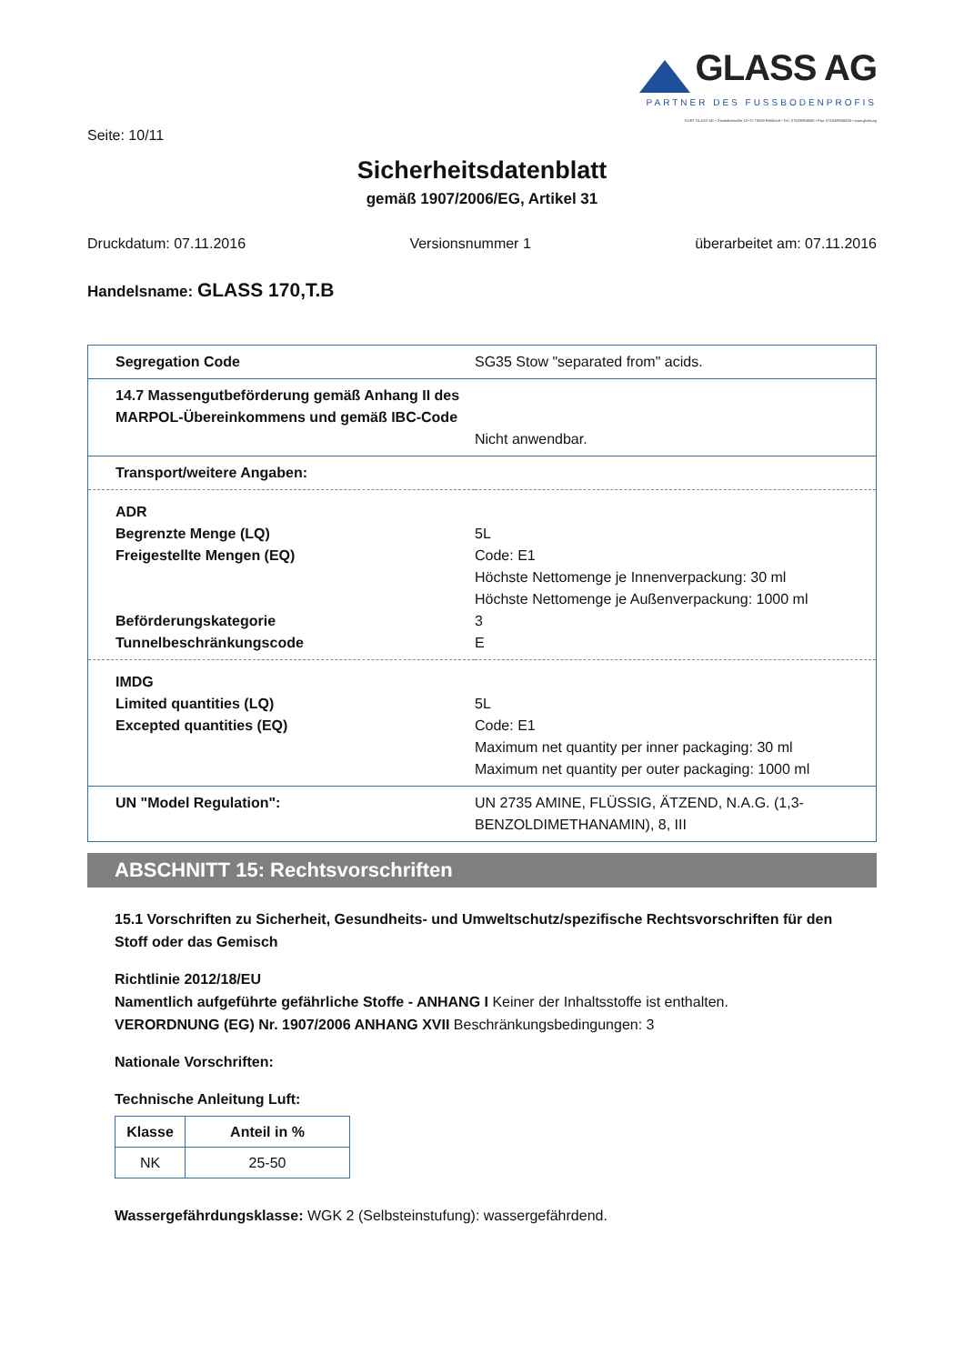GLASS AG
PARTNER DES FUSSBODENPROFIS
KURT GLASS AG • Gewerbestraße 13 • D-79258 Feldkirch • Tel.: 07633/958060 • Fax: 07633/9580626 • www.glass.ag
Seite: 10/11
Sicherheitsdatenblatt
gemäß 1907/2006/EG, Artikel 31
Druckdatum: 07.11.2016 Versionsnummer 1 überarbeitet am: 07.11.2016
Handelsname: GLASS 170,T.B
| Segregation Code | SG35 Stow "separated from" acids. |
| 14.7 Massengutbeförderung gemäß Anhang II des MARPOL-Übereinkommens und gemäß IBC-Code | Nicht anwendbar. |
| Transport/weitere Angaben: | |
| ADR Begrenzte Menge (LQ) Freigestellte Mengen (EQ) Beförderungskategorie Tunnelbeschränkungscode | 5L Code: E1 Höchste Nettomenge je Innenverpackung: 30 ml Höchste Nettomenge je Außenverpackung: 1000 ml 3 E |
| IMDG Limited quantities (LQ) Excepted quantities (EQ) | 5L Code: E1 Maximum net quantity per inner packaging: 30 ml Maximum net quantity per outer packaging: 1000 ml |
| UN "Model Regulation": | UN 2735 AMINE, FLÜSSIG, ÄTZEND, N.A.G. (1,3-BENZOLDIMETHANAMIN), 8, III |
ABSCHNITT 15: Rechtsvorschriften
15.1 Vorschriften zu Sicherheit, Gesundheits- und Umweltschutz/spezifische Rechtsvorschriften für den Stoff oder das Gemisch
Richtlinie 2012/18/EU
Namentlich aufgeführte gefährliche Stoffe - ANHANG I Keiner der Inhaltsstoffe ist enthalten.
VERORDNUNG (EG) Nr. 1907/2006 ANHANG XVII Beschränkungsbedingungen: 3
Nationale Vorschriften:
Technische Anleitung Luft:
| Klasse | Anteil in % |
| --- | --- |
| NK | 25-50 |
Wassergefährdungsklasse: WGK 2 (Selbsteinstufung): wassergefährdend.